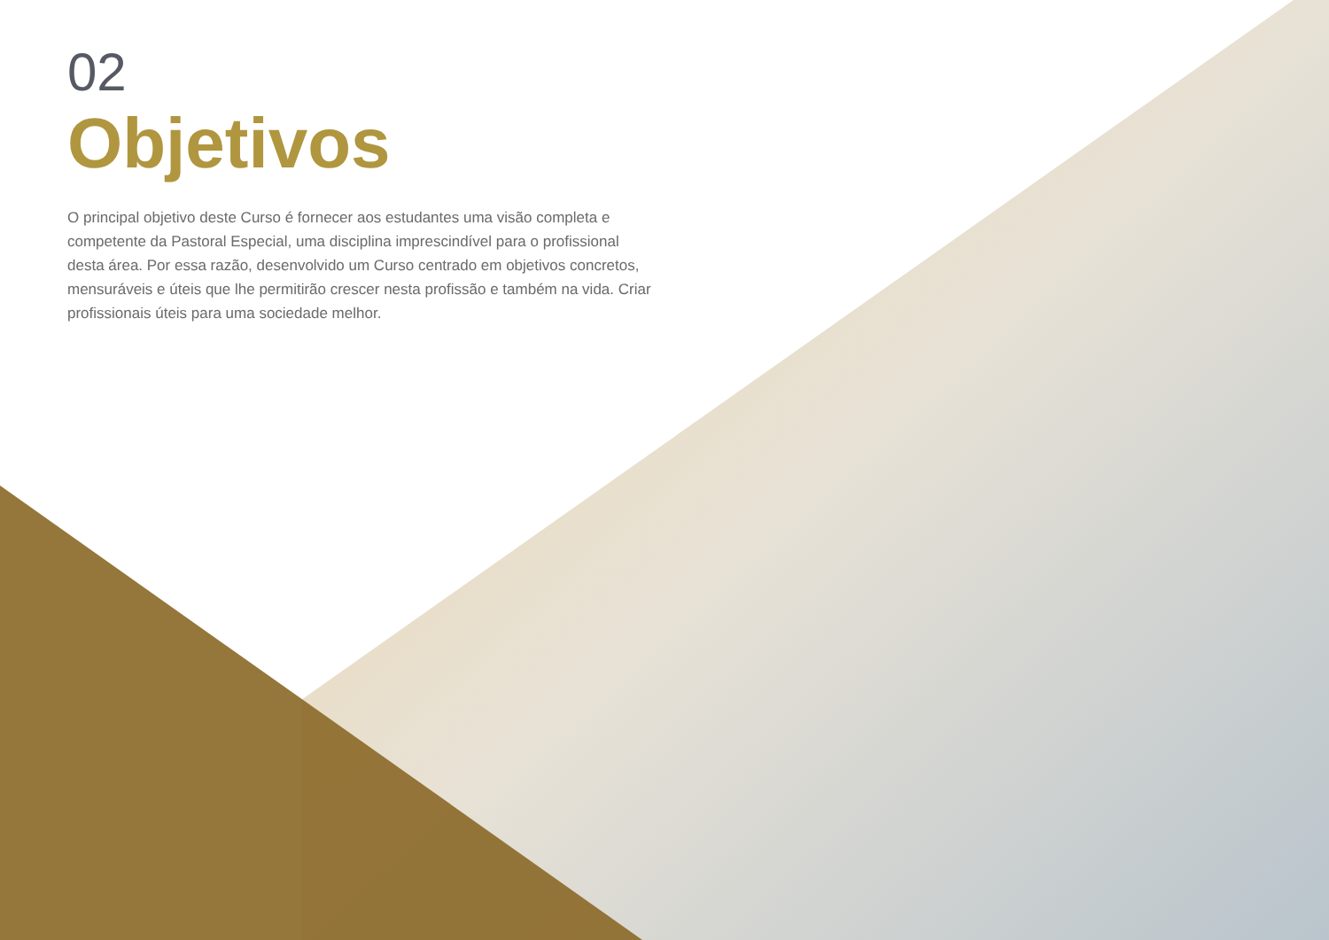02
Objetivos
O principal objetivo deste Curso é fornecer aos estudantes uma visão completa e competente da Pastoral Especial, uma disciplina imprescindível para o profissional desta área. Por essa razão, desenvolvido um Curso centrado em objetivos concretos, mensuráveis e úteis que lhe permitirão crescer nesta profissão e também na vida. Criar profissionais úteis para uma sociedade melhor.